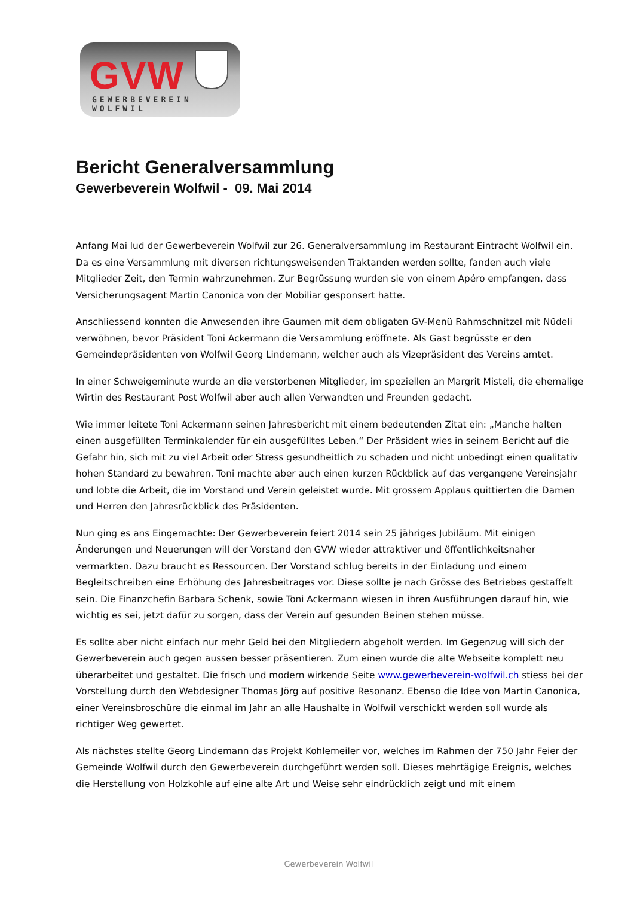GVW
GEWERBEVEREIN WOLFWIL
Bericht Generalversammlung
Gewerbeverein Wolfwil - 09. Mai 2014
Anfang Mai lud der Gewerbeverein Wolfwil zur 26. Generalversammlung im Restaurant Eintracht Wolfwil ein. Da es eine Versammlung mit diversen richtungsweisenden Traktanden werden sollte, fanden auch viele Mitglieder Zeit, den Termin wahrzunehmen. Zur Begrüssung wurden sie von einem Apéro empfangen, dass Versicherungsagent Martin Canonica von der Mobiliar gesponsert hatte.
Anschliessend konnten die Anwesenden ihre Gaumen mit dem obligaten GV-Menü Rahmschnitzel mit Nüdeli verwöhnen, bevor Präsident Toni Ackermann die Versammlung eröffnete. Als Gast begrüsste er den Gemeindepräsidenten von Wolfwil Georg Lindemann, welcher auch als Vizepräsident des Vereins amtet.
In einer Schweigeminute wurde an die verstorbenen Mitglieder, im speziellen an Margrit Misteli, die ehemalige Wirtin des Restaurant Post Wolfwil aber auch allen Verwandten und Freunden gedacht.
Wie immer leitete Toni Ackermann seinen Jahresbericht mit einem bedeutenden Zitat ein: „Manche halten einen ausgefüllten Terminkalender für ein ausgefülltes Leben.“ Der Präsident wies in seinem Bericht auf die Gefahr hin, sich mit zu viel Arbeit oder Stress gesundheitlich zu schaden und nicht unbedingt einen qualitativ hohen Standard zu bewahren. Toni machte aber auch einen kurzen Rückblick auf das vergangene Vereinsjahr und lobte die Arbeit, die im Vorstand und Verein geleistet wurde. Mit grossem Applaus quittierten die Damen und Herren den Jahresrückblick des Präsidenten.
Nun ging es ans Eingemachte: Der Gewerbeverein feiert 2014 sein 25 jähriges Jubiläum. Mit einigen Änderungen und Neuerungen will der Vorstand den GVW wieder attraktiver und öffentlichkeitsnaher vermarkten. Dazu braucht es Ressourcen. Der Vorstand schlug bereits in der Einladung und einem Begleitschreiben eine Erhöhung des Jahresbeitrages vor. Diese sollte je nach Grösse des Betriebes gestaffelt sein. Die Finanzchefin Barbara Schenk, sowie Toni Ackermann wiesen in ihren Ausführungen darauf hin, wie wichtig es sei, jetzt dafür zu sorgen, dass der Verein auf gesunden Beinen stehen müsse.
Es sollte aber nicht einfach nur mehr Geld bei den Mitgliedern abgeholt werden. Im Gegenzug will sich der Gewerbeverein auch gegen aussen besser präsentieren. Zum einen wurde die alte Webseite komplett neu überarbeitet und gestaltet. Die frisch und modern wirkende Seite www.gewerbeverein-wolfwil.ch stiess bei der Vorstellung durch den Webdesigner Thomas Jörg auf positive Resonanz. Ebenso die Idee von Martin Canonica, einer Vereinsbroschüre die einmal im Jahr an alle Haushalte in Wolfwil verschickt werden soll wurde als richtiger Weg gewertet.
Als nächstes stellte Georg Lindemann das Projekt Kohlemeiler vor, welches im Rahmen der 750 Jahr Feier der Gemeinde Wolfwil durch den Gewerbeverein durchgeführt werden soll. Dieses mehrtägige Ereignis, welches die Herstellung von Holzkohle auf eine alte Art und Weise sehr eindrücklich zeigt und mit einem
Gewerbeverein Wolfwil